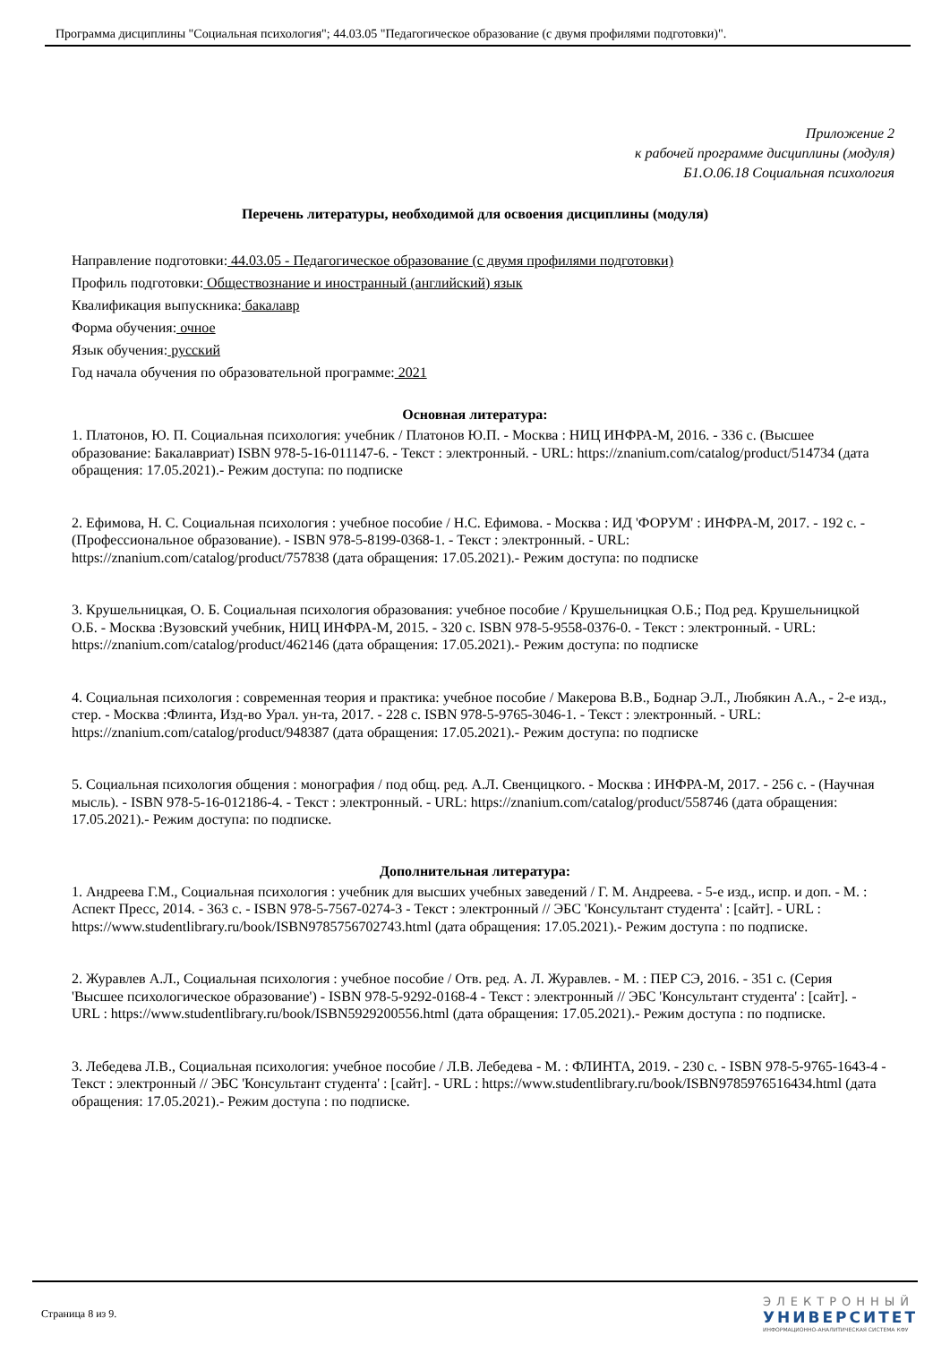Программа дисциплины "Социальная психология"; 44.03.05 "Педагогическое образование (с двумя профилями подготовки)".
Приложение 2
к рабочей программе дисциплины (модуля)
Б1.О.06.18 Социальная психология
Перечень литературы, необходимой для освоения дисциплины (модуля)
Направление подготовки: 44.03.05 - Педагогическое образование (с двумя профилями подготовки)
Профиль подготовки: Обществознание и иностранный (английский) язык
Квалификация выпускника: бакалавр
Форма обучения: очное
Язык обучения: русский
Год начала обучения по образовательной программе: 2021
Основная литература:
1. Платонов, Ю. П. Социальная психология: учебник / Платонов Ю.П. - Москва : НИЦ ИНФРА-М, 2016. - 336 с. (Высшее образование: Бакалавриат) ISBN 978-5-16-011147-6. - Текст : электронный. - URL: https://znanium.com/catalog/product/514734 (дата обращения: 17.05.2021).- Режим доступа: по подписке
2. Ефимова, Н. С. Социальная психология : учебное пособие / Н.С. Ефимова. - Москва : ИД 'ФОРУМ' : ИНФРА-М, 2017. - 192 с. - (Профессиональное образование). - ISBN 978-5-8199-0368-1. - Текст : электронный. - URL: https://znanium.com/catalog/product/757838 (дата обращения: 17.05.2021).- Режим доступа: по подписке
3. Крушельницкая, О. Б. Социальная психология образования: учебное пособие / Крушельницкая О.Б.; Под ред. Крушельницкой О.Б. - Москва :Вузовский учебник, НИЦ ИНФРА-М, 2015. - 320 с. ISBN 978-5-9558-0376-0. - Текст : электронный. - URL: https://znanium.com/catalog/product/462146 (дата обращения: 17.05.2021).- Режим доступа: по подписке
4. Социальная психология : современная теория и практика: учебное пособие / Макерова В.В., Боднар Э.Л., Любякин А.А., - 2-е изд., стер. - Москва :Флинта, Изд-во Урал. ун-та, 2017. - 228 с. ISBN 978-5-9765-3046-1. - Текст : электронный. - URL: https://znanium.com/catalog/product/948387 (дата обращения: 17.05.2021).- Режим доступа: по подписке
5. Социальная психология общения : монография / под общ. ред. А.Л. Свенцицкого. - Москва : ИНФРА-М, 2017. - 256 с. - (Научная мысль). - ISBN 978-5-16-012186-4. - Текст : электронный. - URL: https://znanium.com/catalog/product/558746 (дата обращения: 17.05.2021).- Режим доступа: по подписке.
Дополнительная литература:
1. Андреева Г.М., Социальная психология : учебник для высших учебных заведений / Г. М. Андреева. - 5-е изд., испр. и доп. - М. : Аспект Пресс, 2014. - 363 с. - ISBN 978-5-7567-0274-3 - Текст : электронный // ЭБС 'Консультант студента' : [сайт]. - URL : https://www.studentlibrary.ru/book/ISBN9785756702743.html (дата обращения: 17.05.2021).- Режим доступа : по подписке.
2. Журавлев А.Л., Социальная психология : учебное пособие / Отв. ред. А. Л. Журавлев. - М. : ПЕР СЭ, 2016. - 351 с. (Серия 'Высшее психологическое образование') - ISBN 978-5-9292-0168-4 - Текст : электронный // ЭБС 'Консультант студента' : [сайт]. - URL : https://www.studentlibrary.ru/book/ISBN5929200556.html (дата обращения: 17.05.2021).- Режим доступа : по подписке.
3. Лебедева Л.В., Социальная психология: учебное пособие / Л.В. Лебедева - М. : ФЛИНТА, 2019. - 230 с. - ISBN 978-5-9765-1643-4 - Текст : электронный // ЭБС 'Консультант студента' : [сайт]. - URL : https://www.studentlibrary.ru/book/ISBN9785976516434.html (дата обращения: 17.05.2021).- Режим доступа : по подписке.
Страница 8 из 9.
ЭЛЕКТРОННЫЙ
УНИВЕРСИТЕТ
ИНФОРМАЦИОННО-АНАЛИТИЧЕСКАЯ СИСТЕМА КФУ